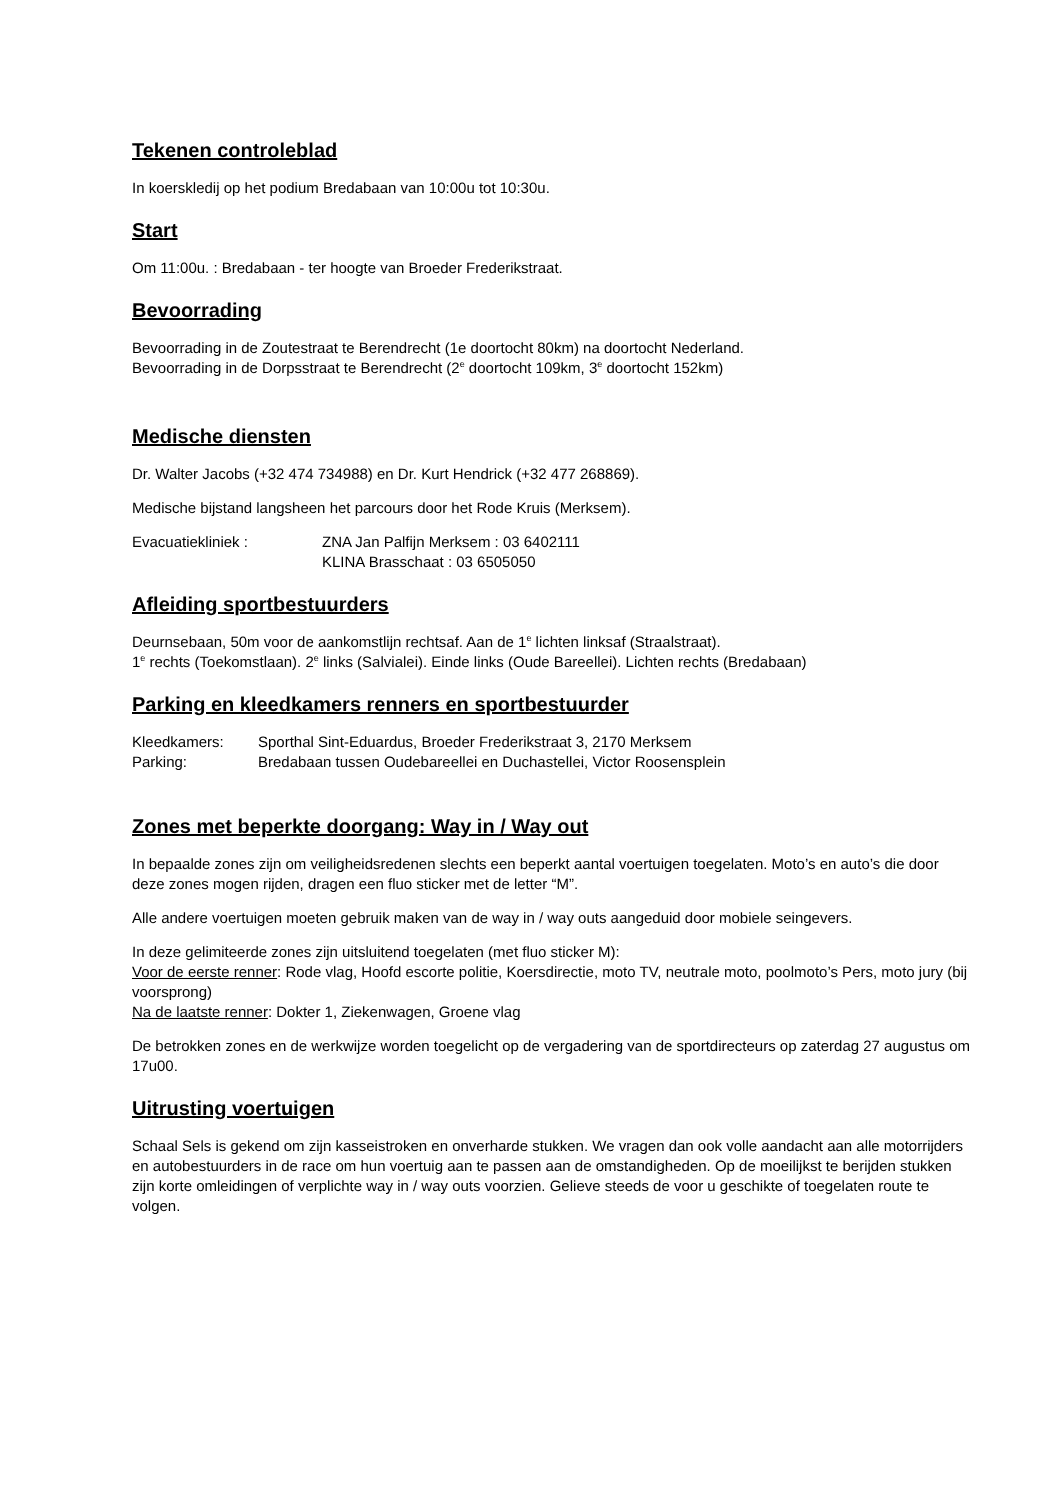Tekenen controleblad
In koerskledij op het podium Bredabaan van 10:00u tot 10:30u.
Start
Om 11:00u. : Bredabaan - ter hoogte van Broeder Frederikstraat.
Bevoorrading
Bevoorrading in de Zoutestraat te Berendrecht (1e doortocht 80km) na doortocht Nederland.
Bevoorrading in de Dorpsstraat te Berendrecht (2<sup>e</sup> doortocht 109km, 3<sup>e</sup> doortocht 152km)
Medische diensten
Dr. Walter Jacobs (+32 474 734988) en Dr. Kurt Hendrick (+32 477 268869).
Medische bijstand langsheen het parcours door het Rode Kruis (Merksem).
Evacuatiekliniek : ZNA Jan Palfijn Merksem : 03 6402111
KLINA Brasschaat : 03 6505050
Afleiding sportbestuurders
Deurnsebaan, 50m voor de aankomstlijn rechtsaf. Aan de 1<sup>e</sup> lichten linksaf (Straalstraat).
1<sup>e</sup> rechts (Toekomstlaan). 2<sup>e</sup> links (Salvialei). Einde links (Oude Bareellei). Lichten rechts (Bredabaan)
Parking en kleedkamers renners en sportbestuurder
Kleedkamers: Sporthal Sint-Eduardus, Broeder Frederikstraat 3, 2170 Merksem
Parking: Bredabaan tussen Oudebareellei en Duchastellei, Victor Roosensplein
Zones met beperkte doorgang: Way in / Way out
In bepaalde zones zijn om veiligheidsredenen slechts een beperkt aantal voertuigen toegelaten. Moto’s en auto’s die door deze zones mogen rijden, dragen een fluo sticker met de letter “M”.
Alle andere voertuigen moeten gebruik maken van de way in / way outs aangeduid door mobiele seingevers.
In deze gelimiteerde zones zijn uitsluitend toegelaten (met fluo sticker M):
Voor de eerste renner: Rode vlag, Hoofd escorte politie, Koersdirectie, moto TV, neutrale moto, poolmoto’s Pers, moto jury (bij voorsprong)
Na de laatste renner: Dokter 1, Ziekenwagen, Groene vlag
De betrokken zones en de werkwijze worden toegelicht op de vergadering van de sportdirecteurs op zaterdag 27 augustus om 17u00.
Uitrusting voertuigen
Schaal Sels is gekend om zijn kasseistroken en onverharde stukken. We vragen dan ook volle aandacht aan alle motorrijders en autobestuurders in de race om hun voertuig aan te passen aan de omstandigheden. Op de moeilijkst te berijden stukken zijn korte omleidingen of verplichte way in / way outs voorzien. Gelieve steeds de voor u geschikte of toegelaten route te volgen.